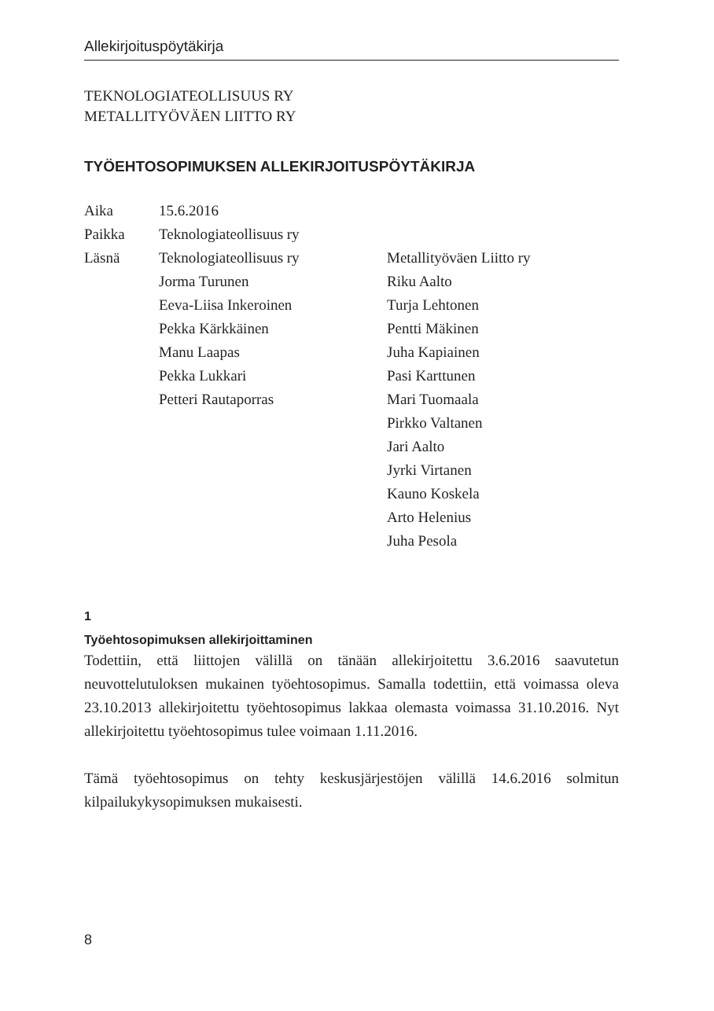Allekirjoituspöytäkirja
TEKNOLOGIATEOLLISUUS RY
METALLITYÖVÄEN LIITTO RY
TYÖEHTOSOPIMUKSEN ALLEKIRJOITUSPÖYTÄKIRJA
| Aika | 15.6.2016 | |
| Paikka | Teknologiateollisuus ry | |
| Läsnä | Teknologiateollisuus ry Jorma Turunen Eeva-Liisa Inkeroinen Pekka Kärkkäinen Manu Laapas Pekka Lukkari Petteri Rautaporras | Metallityöväen Liitto ry Riku Aalto Turja Lehtonen Pentti Mäkinen Juha Kapiainen Pasi Karttunen Mari Tuomaala Pirkko Valtanen Jari Aalto Jyrki Virtanen Kauno Koskela Arto Helenius Juha Pesola |
1
Työehtosopimuksen allekirjoittaminen
Todettiin, että liittojen välillä on tänään allekirjoitettu 3.6.2016 saavutetun neuvottelutuloksen mukainen työehtosopimus. Samalla todettiin, että voimassa oleva 23.10.2013 allekirjoitettu työehtosopimus lakkaa olemasta voimassa 31.10.2016. Nyt allekirjoitettu työehtosopimus tulee voimaan 1.11.2016.
Tämä työehtosopimus on tehty keskusjärjestöjen välillä 14.6.2016 solmitun kilpailukykysopimuksen mukaisesti.
8